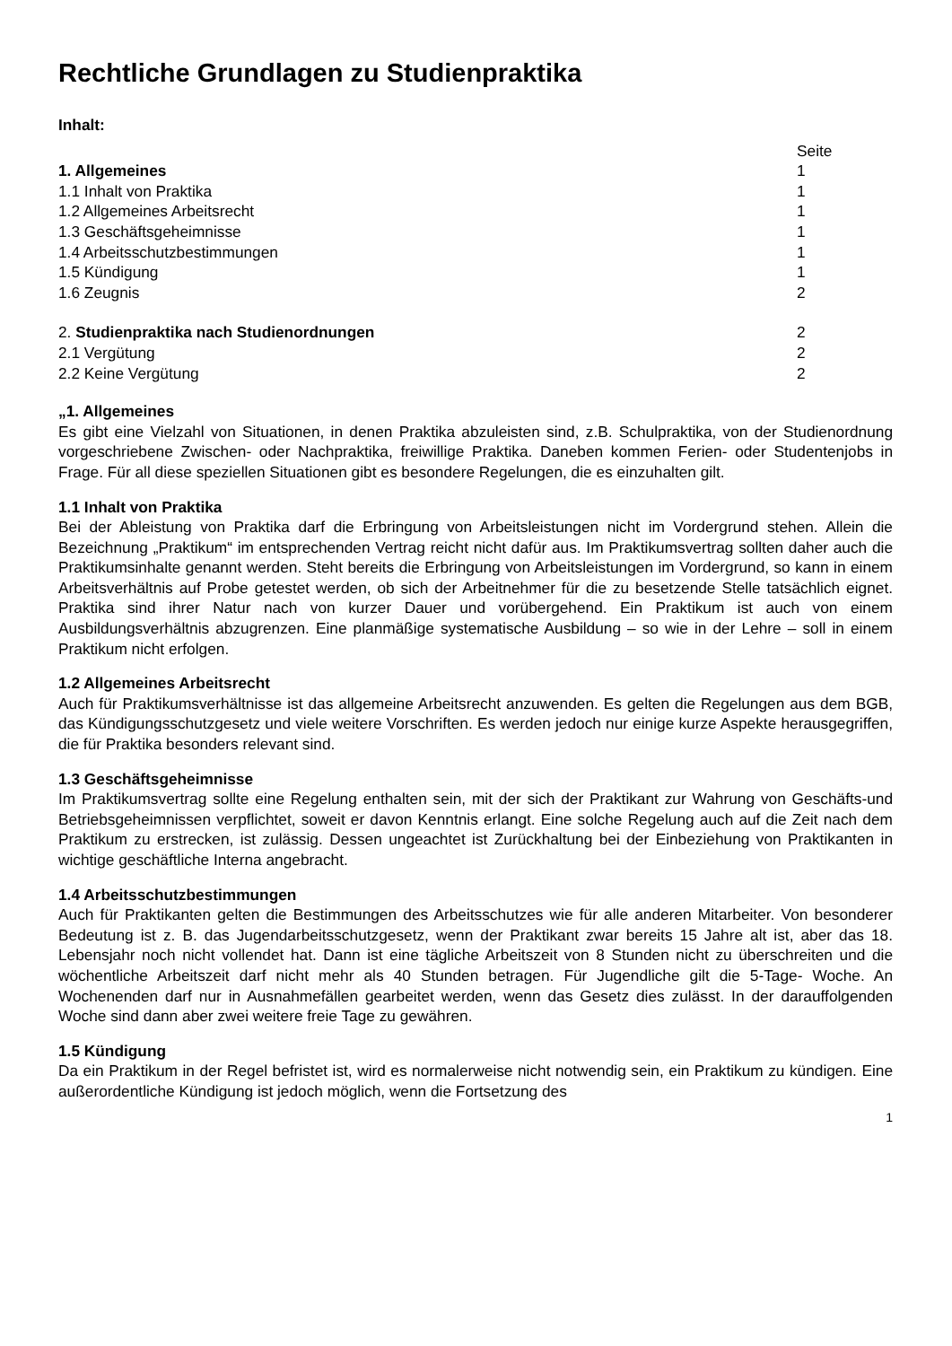Rechtliche Grundlagen zu Studienpraktika
Inhalt:
Seite
1. Allgemeines 1
1.1 Inhalt von Praktika 1
1.2 Allgemeines Arbeitsrecht 1
1.3 Geschäftsgeheimnisse 1
1.4 Arbeitsschutzbestimmungen 1
1.5 Kündigung 1
1.6 Zeugnis 2
2. Studienpraktika nach Studienordnungen 2
2.1 Vergütung 2
2.2 Keine Vergütung 2
„1. Allgemeines
Es gibt eine Vielzahl von Situationen, in denen Praktika abzuleisten sind, z.B. Schulpraktika, von der Studienordnung vorgeschriebene Zwischen- oder Nachpraktika, freiwillige Praktika. Daneben kommen Ferien- oder Studentenjobs in Frage. Für all diese speziellen Situationen gibt es besondere Regelungen, die es einzuhalten gilt.
1.1 Inhalt von Praktika
Bei der Ableistung von Praktika darf die Erbringung von Arbeitsleistungen nicht im Vordergrund stehen. Allein die Bezeichnung „Praktikum“ im entsprechenden Vertrag reicht nicht dafür aus. Im Praktikumsvertrag sollten daher auch die Praktikumsinhalte genannt werden. Steht bereits die Erbringung von Arbeitsleistungen im Vordergrund, so kann in einem Arbeitsverhältnis auf Probe getestet werden, ob sich der Arbeitnehmer für die zu besetzende Stelle tatsächlich eignet. Praktika sind ihrer Natur nach von kurzer Dauer und vorübergehend. Ein Praktikum ist auch von einem Ausbildungsverhältnis abzugrenzen. Eine planmäßige systematische Ausbildung – so wie in der Lehre – soll in einem Praktikum nicht erfolgen.
1.2 Allgemeines Arbeitsrecht
Auch für Praktikumsverhältnisse ist das allgemeine Arbeitsrecht anzuwenden. Es gelten die Regelungen aus dem BGB, das Kündigungsschutzgesetz und viele weitere Vorschriften. Es werden jedoch nur einige kurze Aspekte herausgegriffen, die für Praktika besonders relevant sind.
1.3 Geschäftsgeheimnisse
Im Praktikumsvertrag sollte eine Regelung enthalten sein, mit der sich der Praktikant zur Wahrung von Geschäfts-und Betriebsgeheimnissen verpflichtet, soweit er davon Kenntnis erlangt. Eine solche Regelung auch auf die Zeit nach dem Praktikum zu erstrecken, ist zulässig. Dessen ungeachtet ist Zurückhaltung bei der Einbeziehung von Praktikanten in wichtige geschäftliche Interna angebracht.
1.4 Arbeitsschutzbestimmungen
Auch für Praktikanten gelten die Bestimmungen des Arbeitsschutzes wie für alle anderen Mitarbeiter. Von besonderer Bedeutung ist z. B. das Jugendarbeitsschutzgesetz, wenn der Praktikant zwar bereits 15 Jahre alt ist, aber das 18. Lebensjahr noch nicht vollendet hat. Dann ist eine tägliche Arbeitszeit von 8 Stunden nicht zu überschreiten und die wöchentliche Arbeitszeit darf nicht mehr als 40 Stunden betragen. Für Jugendliche gilt die 5-Tage- Woche. An Wochenenden darf nur in Ausnahmefällen gearbeitet werden, wenn das Gesetz dies zulässt. In der darauffolgenden Woche sind dann aber zwei weitere freie Tage zu gewähren.
1.5 Kündigung
Da ein Praktikum in der Regel befristet ist, wird es normalerweise nicht notwendig sein, ein Praktikum zu kündigen. Eine außerordentliche Kündigung ist jedoch möglich, wenn die Fortsetzung des
1